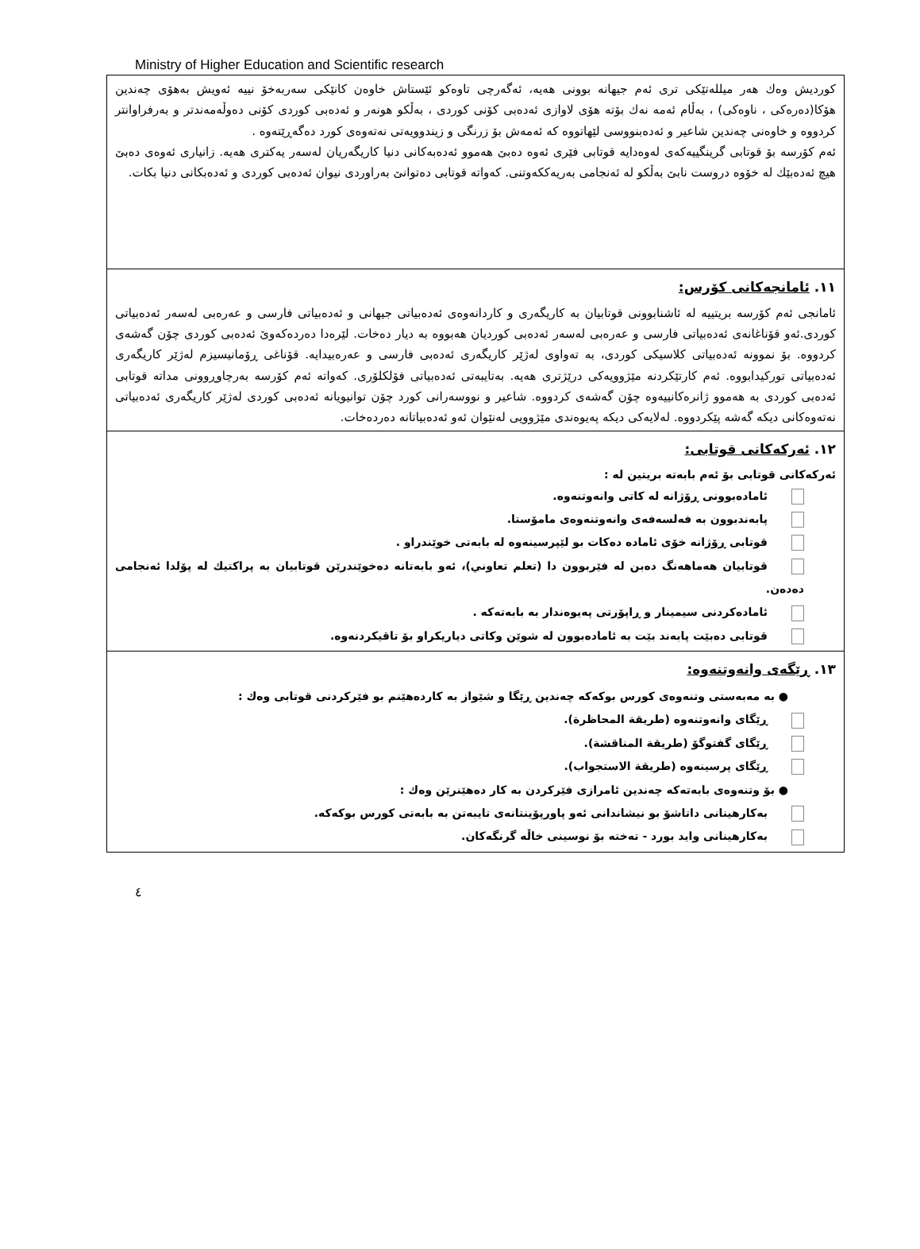Ministry of Higher Education and Scientific research
| كورديش وەك هەر میللەتێكی تری ئەم جیهانە بوونی هەیە، ئەگەرچی تاوەكو ئێستاش خاوەن كانێكی سەربەخۆ نییە ئەویش بەهۆی چەندین هۆكا(دەرەكی ، ناوەكی) ، بەڵام ئەمە نەك بۆتە هۆی لاوازی ئەدەبی كۆنی كوردی ، بەڵكو هونەر و ئەدەبی كوردی كۆنی دەوڵەمەندتر و بەرفراوانتر كردووە و خاوەنی چەندین شاعیر و ئەدەبنووسی لێهاتووە كە ئەمەش بۆ زرنگی و زیندوویەتی نەتەوەی كورد دەگەڕێتەوە . ئەم كۆرسە بۆ قوتابی گرینگییەكەی لەوەدایە قوتابی فێری ئەوە دەبێ هەموو ئەدەبەكانی دنیا كاریگەریان لەسەر یەكتری هەیە. زانیاری ئەوەی دەبێ هیچ ئەدەبێك لە خۆوە دروست نابێ بەڵكو لە ئەنجامی بەریەككەوتنی. كەواتە قوتابی دەتوانێ بەراوردی نیوان ئەدەبی كوردی و ئەدەبكانی دنیا بكات. |
| ١١. ئامانجەكانی كۆرس: ئامانجی ئەم كۆرسە بریتییە لە ئاشنابوونی قوتابیان بە كاریگەری و كاردانەوەی ئەدەبیاتی جیهانی و ئەدەبیاتی فارسی و عەرەبی لەسەر ئەدەبیاتی كوردی.ئەو قۆناغانەی ئەدەبیاتی فارسی و عەرەبی لەسەر ئەدەبی كوردیان هەبووە بە دیار دەخات. لێرەدا دەردەكەوێ ئەدەبی كوردی چۆن گەشەی كردووە. بۆ نموونە ئەدەبیاتی كلاسیكی كوردی، بە تەواوی لەژێر كاریگەری ئەدەبی فارسی و عەرەبیدایە. قۆناغی ڕۆمانیسیزم لەژێر كاریگەری ئەدەبیاتی توركیدابووە. ئەم كارتێكردنە مێژوویەكی درێژتری هەیە. بەتایبەتی ئەدەبیاتی فۆلكلۆری. كەواتە ئەم كۆرسە بەرچاوڕوونی مداتە قوتابی ئەدەبی كوردی بە هەموو ژانرەكانییەوە چۆن گەشەی كردووە. شاعیر و نووسەرانی كورد چۆن توانیویانە ئەدەبی كوردی لەژێر كاریگەری ئەدەبیاتی نەتەوەكانی دیكە گەشە پێكردووە. لەلایەكی دیكە پەیوەندی مێژوویی لەنێوان ئەو ئەدەبیاتانە دەردەخات. |
| ١٢. ئەركەكانی قوتابی: ئەركەكانی قوتابی بۆ ئەم بابەتە بریتین لە : ئامادەبوونی ڕۆژانە لە كاتی وانەوتنەوە. پابەندبوون بە فەلسەفەی وانەوتنەوەی مامۆستا. قوتابی ڕۆژانە خۆی ئامادە دەكات بو لێپرسینەوە لە بابەتی خوێندراو . قوتابیان هەماهەنگ دەبن لە فێربوون دا (تعلم تعاوني)، ئەو بابەتانە دەخوێندرێن قوتابیان بە پراكتیك لە پۆلدا ئەنجامی دەدەن. ئامادەكردنی سیمینار و ڕاپۆرتی پەیوەندار بە بابەتەكە . قوتابی دەبێت پابەند بێت بە ئامادەبوون لە شوێن وكاتی دیاریكراو بۆ تاقیكردنەوە. |
| ١٣. ڕێگەی وانەوتنەوە: ● بە مەبەستی وتنەوەی كورس بوكەكە چەندین ڕێگا و شێواز بە كاردەهێنم بو فێركردنی قوتابی وەك : ڕێگای وانەوتنەوە (طريقة المحاظرة). ڕێگای گفتوگۆ (طريقة المناقشة). ڕێگای پرسینەوە (طريقة الاستجواب). ● بۆ وتنەوەی بابەتەكە چەندین ئامرازی فێركردن بە كار دەهێنرێن وەك : بەكارهینانی داتاشۆ بو نیشاندانی ئەو پاورپۆینتانەی تایبەتن بە بابەتی كورس بوكەكە. بەكارهینانی واید بورد - تەختە بۆ نوسینی خاڵە گرنگەكان. |
٤